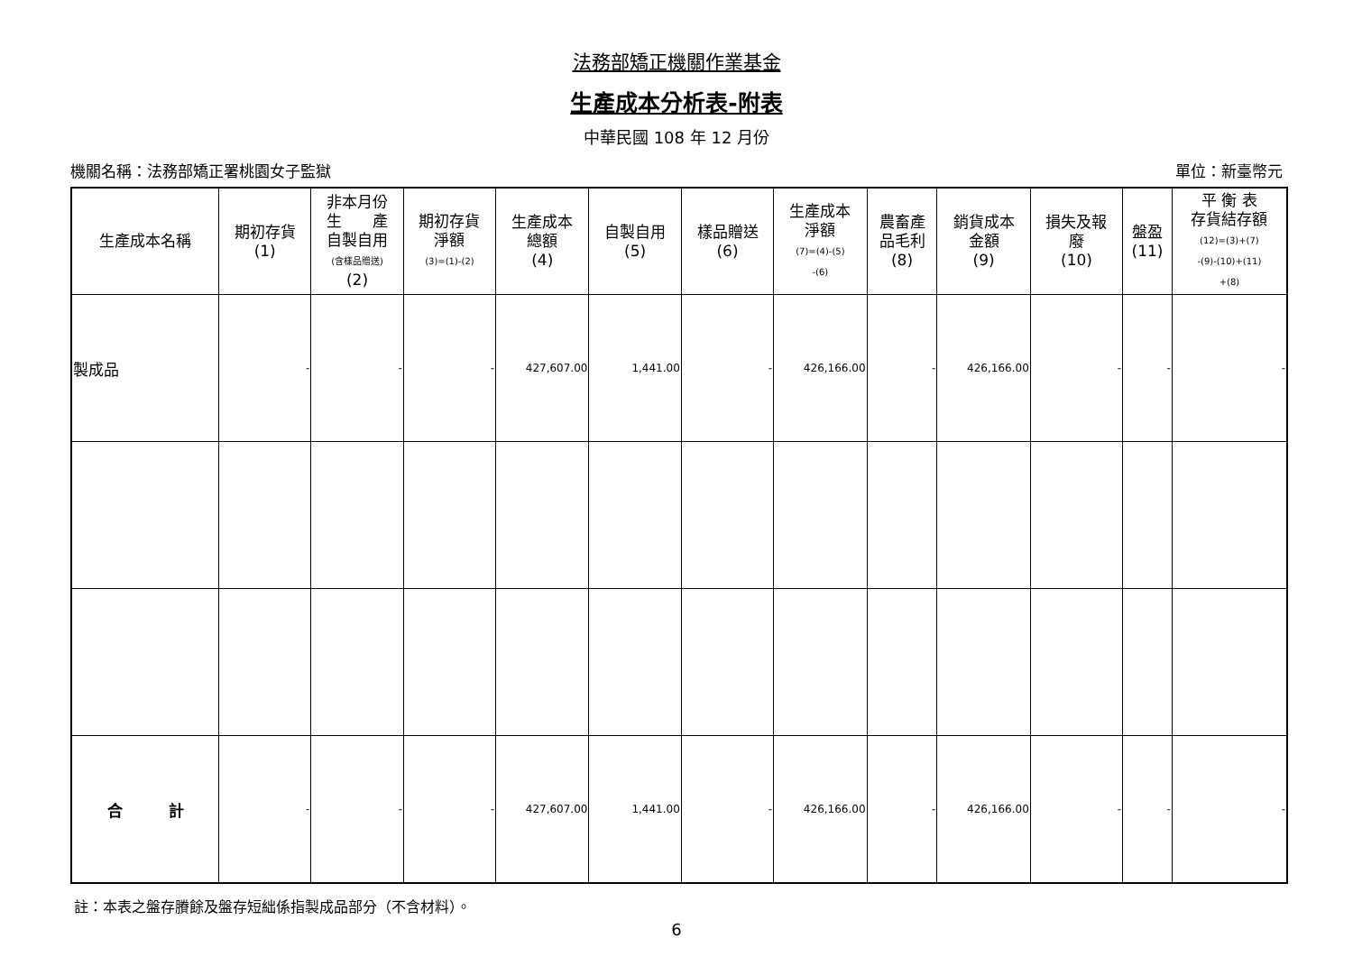法務部矯正機關作業基金
生產成本分析表-附表
中華民國 108 年 12 月份
機關名稱：法務部矯正署桃園女子監獄 單位：新臺幣元
| 生產成本名稱 | 期初存貨 (1) | 非本月份 生 產 自製自用 (含樣品贈送) (2) | 期初存貨 淨額 (3)=(1)-(2) | 生產成本 總額 (4) | 自製自用 (5) | 樣品贈送 (6) | 生產成本 淨額 (7)=(4)-(5) -(6) | 農畜產 品毛利 (8) | 銷貨成本 金額 (9) | 損失及報 廢 (10) | 盤盈 (11) | 平 衡 表 存貨結存額 (12)=(3)+(7) -(9)-(10)+(11) +(8) |
| --- | --- | --- | --- | --- | --- | --- | --- | --- | --- | --- | --- | --- |
| 製成品 | - | - | - | 427,607.00 | 1,441.00 | - | 426,166.00 | - | 426,166.00 | - | - | - |
| 合 計 | - | - | - | 427,607.00 | 1,441.00 | - | 426,166.00 | - | 426,166.00 | - | - | - |
註：本表之盤存賸餘及盤存短絀係指製成品部分（不含材料）。
6